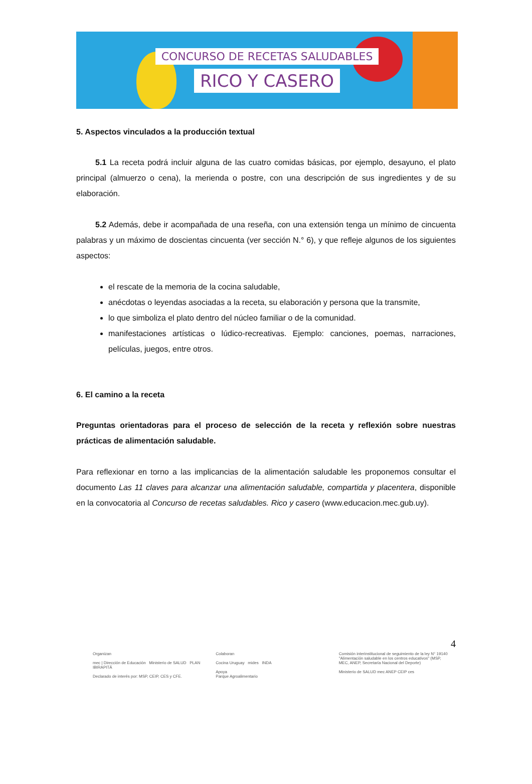CONCURSO DE RECETAS SALUDABLES
RICO Y CASERO
5. Aspectos vinculados a la producción textual
5.1 La receta podrá incluir alguna de las cuatro comidas básicas, por ejemplo, desayuno, el plato principal (almuerzo o cena), la merienda o postre, con una descripción de sus ingredientes y de su elaboración.
5.2 Además, debe ir acompañada de una reseña, con una extensión tenga un mínimo de cincuenta palabras y un máximo de doscientas cincuenta (ver sección N.° 6), y que refleje algunos de los siguientes aspectos:
el rescate de la memoria de la cocina saludable,
anécdotas o leyendas asociadas a la receta, su elaboración y persona que la transmite,
lo que simboliza el plato dentro del núcleo familiar o de la comunidad.
manifestaciones artísticas o lúdico-recreativas. Ejemplo: canciones, poemas, narraciones, películas, juegos, entre otros.
6. El camino a la receta
Preguntas orientadoras para el proceso de selección de la receta y reflexión sobre nuestras prácticas de alimentación saludable.
Para reflexionar en torno a las implicancias de la alimentación saludable les proponemos consultar el documento Las 11 claves para alcanzar una alimentación saludable, compartida y placentera, disponible en la convocatoria al Concurso de recetas saludables. Rico y casero (www.educacion.mec.gub.uy).
4
Organizan
mec | Dirección de Educación Ministerio de SALUD PLAN IBIRAPITÁ
Declarado de interés por: MSP, CEIP, CES y CFE.
Colaboran
Cocina Uruguay mides INDA
Apoya
Parque Agroalimentario
Comisión interinstitucional de seguimiento de la ley N° 19140 "Alimentación saludable en los centros educativos" (MSP, MEC, ANEP, Secretaría Nacional del Deporte)
Ministerio de SALUD mec ANEP CEIP ces